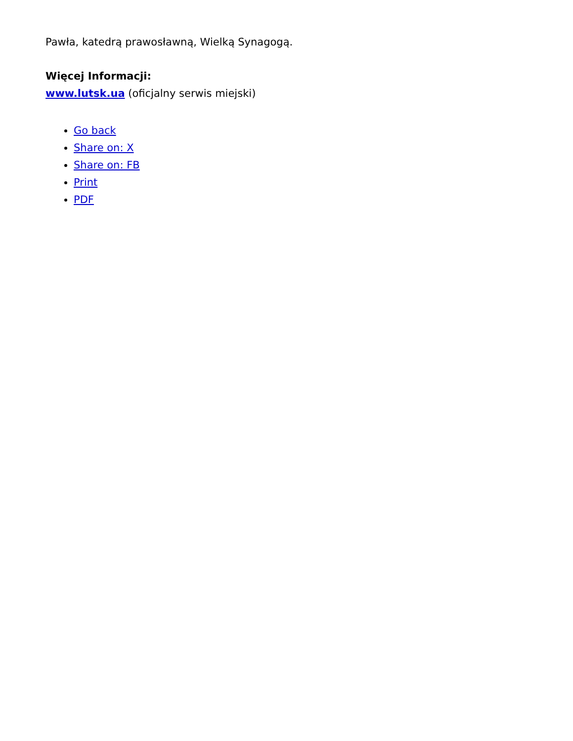Pawła, katedrą prawosławną, Wielką Synagogą.
Więcej Informacji:
www.lutsk.ua (oficjalny serwis miejski)
Go back
Share on: X
Share on: FB
Print
PDF